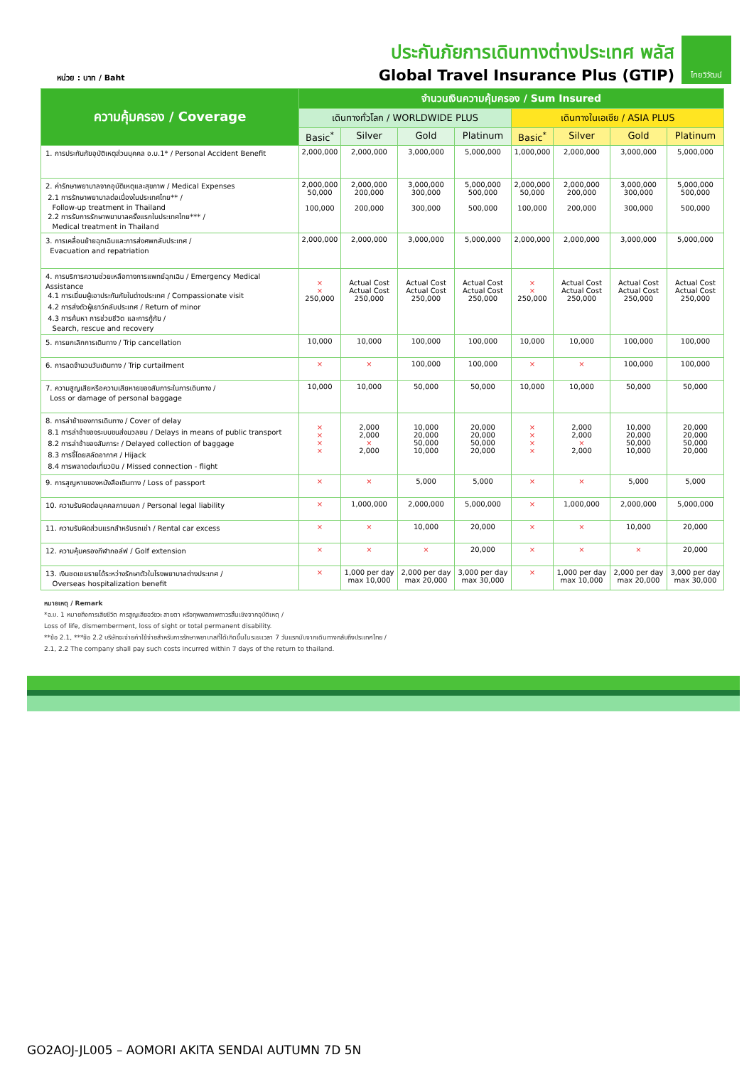หน่วย : บาท / Baht
ประกันภัยการเดินทางต่างประเทศ พลัส
Global Travel Insurance Plus (GTIP)
ไทยวิวัฒน์
| ความคุ้มครอง / Coverage | จำนวนเงินความคุ้มครอง / Sum Insured | | | | | | | |
| --- | --- | --- | --- | --- | --- | --- | --- | --- |
| | เดินทางทั่วโลก / WORLDWIDE PLUS | | | | เดินทางในเอเชีย / ASIA PLUS | | | |
| | Basic<sup>*</sup> | Silver | Gold | Platinum | Basic<sup>*</sup> | Silver | Gold | Platinum |
| 1. การประกันภัยอุบัติเหตุส่วนบุคคล อ.บ.1* / Personal Accident Benefit | 2,000,000 | 2,000,000 | 3,000,000 | 5,000,000 | 1,000,000 | 2,000,000 | 3,000,000 | 5,000,000 |
| 2. ค่ารักษาพยาบาลจากอุบัติเหตุและสุขภาพ / Medical Expenses 2.1 การรักษาพยาบาลต่อเนื่องในประเทศไทย** / Follow-up treatment in Thailand 2.2 การรับการรักษาพยาบาลครั้งแรกในประเทศไทย*** / Medical treatment in Thailand | 2,000,000 50,000 100,000 | 2,000,000 200,000 200,000 | 3,000,000 300,000 300,000 | 5,000,000 500,000 500,000 | 2,000,000 50,000 100,000 | 2,000,000 200,000 200,000 | 3,000,000 300,000 300,000 | 5,000,000 500,000 500,000 |
| 3. การเคลื่อนย้ายฉุกเฉินและการส่งศพกลับประเทศ / Evacuation and repatriation | 2,000,000 | 2,000,000 | 3,000,000 | 5,000,000 | 2,000,000 | 2,000,000 | 3,000,000 | 5,000,000 |
| 4. การบริการความช่วยเหลือทางการแพทย์ฉุกเฉิน / Emergency Medical Assistance 4.1 การเยี่ยมผู้เอาประกันภัยในต่างประเทศ / Compassionate visit 4.2 การส่งตัวผู้เยาว์กลับประเทศ / Return of minor 4.3 การค้นหา การช่วยชีวิต และการกู้ภัย / Search, rescue and recovery | × × 250,000 | Actual Cost Actual Cost 250,000 | Actual Cost Actual Cost 250,000 | Actual Cost Actual Cost 250,000 | × × 250,000 | Actual Cost Actual Cost 250,000 | Actual Cost Actual Cost 250,000 | Actual Cost Actual Cost 250,000 |
| 5. การยกเลิกการเดินทาง / Trip cancellation | 10,000 | 10,000 | 100,000 | 100,000 | 10,000 | 10,000 | 100,000 | 100,000 |
| 6. การลดจำนวนวันเดินทาง / Trip curtailment | × | × | 100,000 | 100,000 | × | × | 100,000 | 100,000 |
| 7. ความสูญเสียหรือความเสียหายของสัมภาระในการเดินทาง / Loss or damage of personal baggage | 10,000 | 10,000 | 50,000 | 50,000 | 10,000 | 10,000 | 50,000 | 50,000 |
| 8. การล่าช้าของการเดินทาง / Cover of delay 8.1 การล่าช้าของระบบขนส่งมวลชน / Delays in means of public transport 8.2 การล่าช้าของสัมภาระ / Delayed collection of baggage 8.3 การจี้โดยสลัดอากาศ / Hijack 8.4 การพลาดต่อเที่ยวบิน / Missed connection - flight | × × × × | 2,000 2,000 × 2,000 | 10,000 20,000 50,000 10,000 | 20,000 20,000 50,000 20,000 | × × × × | 2,000 2,000 × 2,000 | 10,000 20,000 50,000 10,000 | 20,000 20,000 50,000 20,000 |
| 9. การสูญหายของหนังสือเดินทาง / Loss of passport | × | × | 5,000 | 5,000 | × | × | 5,000 | 5,000 |
| 10. ความรับผิดต่อบุคคลภายนอก / Personal legal liability | × | 1,000,000 | 2,000,000 | 5,000,000 | × | 1,000,000 | 2,000,000 | 5,000,000 |
| 11. ความรับผิดส่วนแรกสำหรับรถเช่า / Rental car excess | × | × | 10,000 | 20,000 | × | × | 10,000 | 20,000 |
| 12. ความคุ้มครองกีฬากอล์ฟ / Golf extension | × | × | × | 20,000 | × | × | × | 20,000 |
| 13. เงินชดเชยรายได้ระหว่างรักษาตัวในโรงพยาบาลต่างประเทศ / Overseas hospitalization benefit | × | 1,000 per day max 10,000 | 2,000 per day max 20,000 | 3,000 per day max 30,000 | × | 1,000 per day max 10,000 | 2,000 per day max 20,000 | 3,000 per day max 30,000 |
หมายเหตุ / Remark
*อ.บ. 1 หมายถึงการเสียชีวิต การสูญเสียอวัยวะ สายตา หรือทุพพลภาพถาวรสิ้นเชิงจากอุบัติเหตุ /
Loss of life, dismemberment, loss of sight or total permanent disability.
**ข้อ 2.1, ***ข้อ 2.2 บริษัทจะจ่ายค่าใช้จ่ายสำหรับการรักษาพยาบาลที่ได้เกิดขึ้นในระยะเวลา 7 วันแรกนับจากเดินทางกลับถึงประเทศไทย /
2.1, 2.2 The company shall pay such costs incurred within 7 days of the return to thailand.
GO2AOJ-JL005 – AOMORI AKITA SENDAI AUTUMN 7D 5N